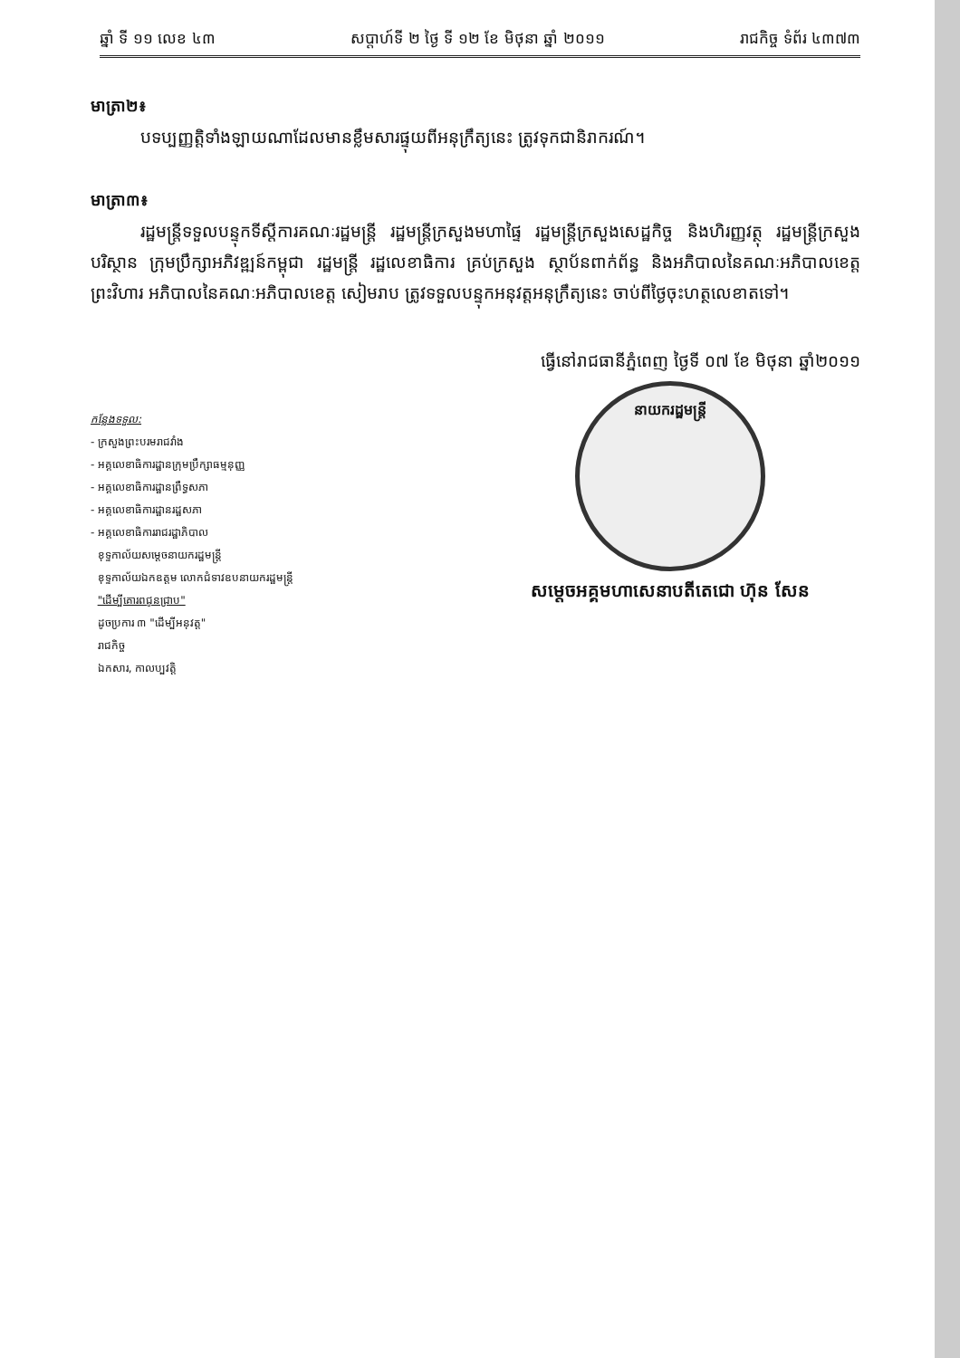ឆ្នាំ ទី ១១ លេខ ៤៣ សប្តាហ៍ទី ២ ថ្ងៃ ទី ១២ ខែ មិថុនា ឆ្នាំ ២០១១ រាជកិច្ច ទំព័រ ៤៣៧៣
មាត្រា២៖
បទប្បញ្ញត្តិទាំងឡាយណាដែលមានខ្លឹមសារផ្ទុយពីអនុក្រឹត្យនេះ ត្រូវទុកជានិរាករណ៍។
មាត្រា៣៖
រដ្ឋមន្ត្រីទទួលបន្ទុកទីស្តីការគណៈរដ្ឋមន្ត្រី រដ្ឋមន្ត្រីក្រសួងមហាផ្ទៃ រដ្ឋមន្ត្រីក្រសួងសេដ្ឋកិច្ច និងហិរញ្ញវត្ថុ រដ្ឋមន្ត្រីក្រសួងបរិស្ថាន ក្រុមប្រឹក្សាអភិវឌ្ឍន៍កម្ពុជា រដ្ឋមន្ត្រី រដ្ឋលេខាធិការ គ្រប់ក្រសួង ស្ថាប័នពាក់ព័ន្ធ និងអភិបាលនៃគណៈអភិបាលខេត្តព្រះវិហារ អភិបាលនៃគណៈអភិបាលខេត្ត សៀមរាប ត្រូវទទួលបន្ទុកអនុវត្តអនុក្រឹត្យនេះ ចាប់ពីថ្ងៃចុះហត្ថលេខាតទៅ។
ធ្វើនៅរាជធានីភ្នំពេញ ថ្ងៃទី ០៧ ខែ មិថុនា ឆ្នាំ២០១១
កន្លែងទទួល:
- ក្រសួងព្រះបរមរាជវាំង
- អគ្គលេខាធិការដ្ឋានក្រុមប្រឹក្សាធម្មនុញ្ញ
- អគ្គលេខាធិការដ្ឋានព្រឹទ្ធសភា
- អគ្គលេខាធិការដ្ឋានរដ្ឋសភា
- អគ្គលេខាធិការរាជរដ្ឋាភិបាល
ខុទ្ទកាល័យសម្តេចនាយករដ្ឋមន្ត្រី
ខុទ្ទកាល័យឯកឧត្តម លោកជំទាវឧបនាយករដ្ឋមន្ត្រី
"ដើម្បីគោរពជូនជ្រាប"
ដូចប្រការ ៣ "ដើម្បីអនុវត្ត"
រាជកិច្ច
ឯកសារ, កាលប្បវត្តិ
នាយករដ្ឋមន្ត្រី
សម្តេចអគ្គមហាសេនាបតីតេជោ ហ៊ុន សែន